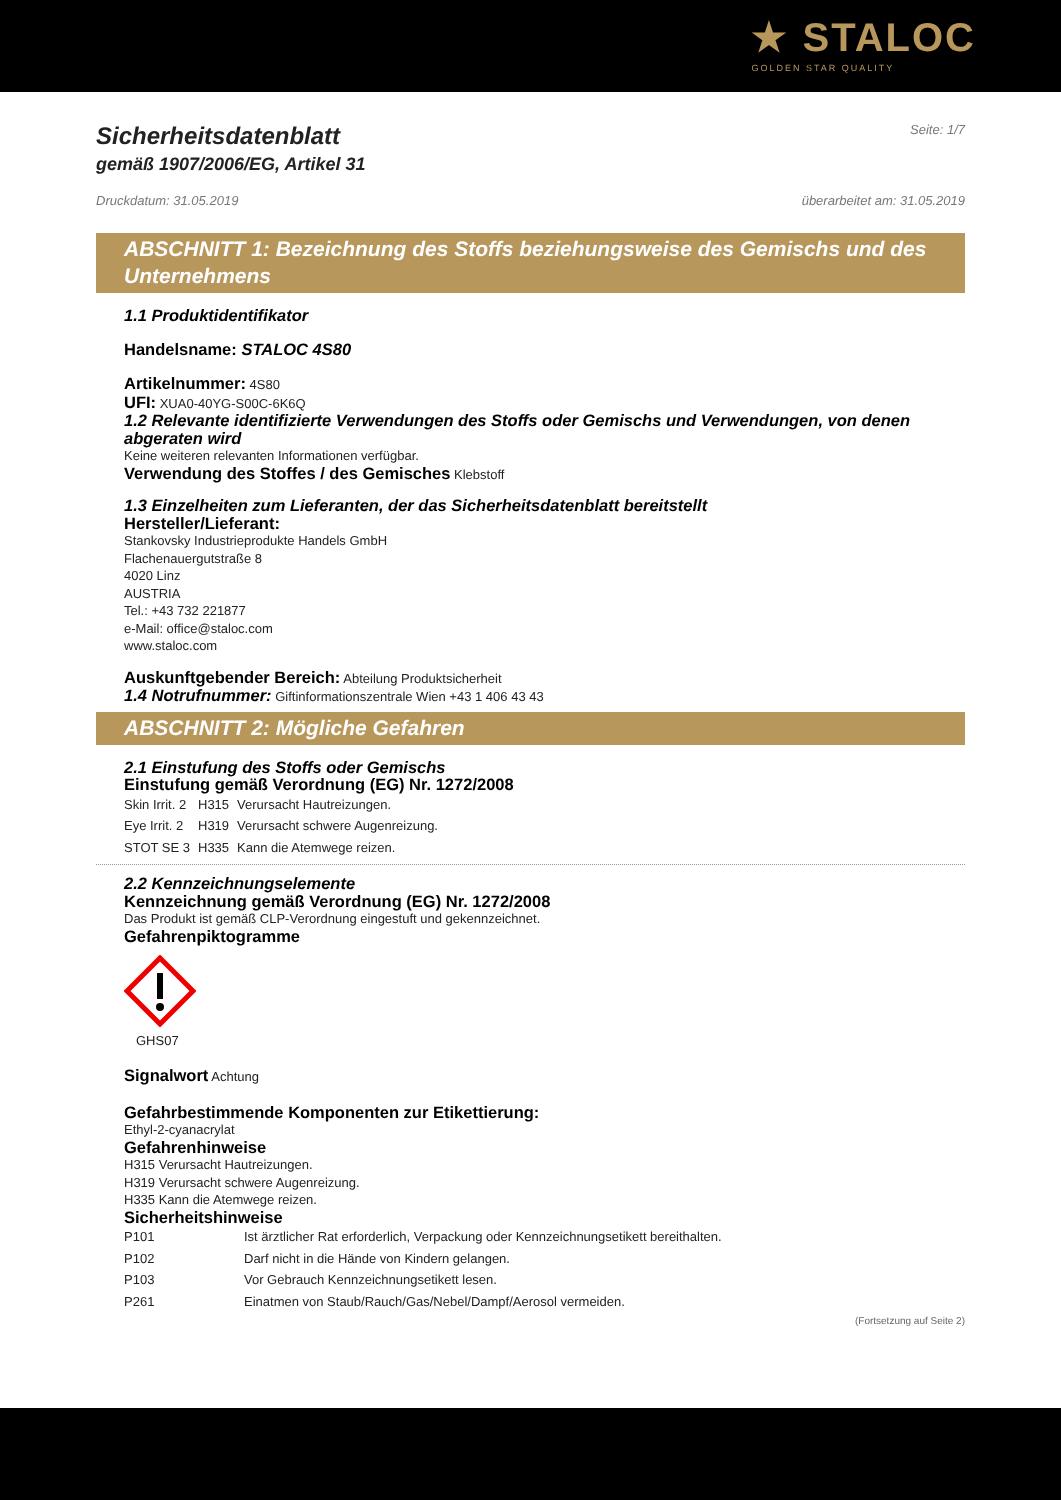★ STALOC
GOLDEN STAR QUALITY
Sicherheitsdatenblatt
gemäß 1907/2006/EG, Artikel 31
Seite: 1/7
Druckdatum: 31.05.2019 überarbeitet am: 31.05.2019
ABSCHNITT 1: Bezeichnung des Stoffs beziehungsweise des Gemischs und des Unternehmens
1.1 Produktidentifikator
Handelsname: STALOC 4S80
Artikelnummer: 4S80
UFI: XUA0-40YG-S00C-6K6Q
1.2 Relevante identifizierte Verwendungen des Stoffs oder Gemischs und Verwendungen, von denen abgeraten wird
Keine weiteren relevanten Informationen verfügbar.
Verwendung des Stoffes / des Gemisches Klebstoff
1.3 Einzelheiten zum Lieferanten, der das Sicherheitsdatenblatt bereitstellt
Hersteller/Lieferant:
Stankovsky Industrieprodukte Handels GmbH
Flachenauergutstraße 8
4020 Linz
AUSTRIA
Tel.: +43 732 221877
e-Mail: office@staloc.com
www.staloc.com
Auskunftgebender Bereich: Abteilung Produktsicherheit
1.4 Notrufnummer: Giftinformationszentrale Wien +43 1 406 43 43
ABSCHNITT 2: Mögliche Gefahren
2.1 Einstufung des Stoffs oder Gemischs
Einstufung gemäß Verordnung (EG) Nr. 1272/2008
| Skin Irrit. 2 | H315 | Verursacht Hautreizungen. |
| Eye Irrit. 2 | H319 | Verursacht schwere Augenreizung. |
| STOT SE 3 | H335 | Kann die Atemwege reizen. |
2.2 Kennzeichnungselemente
Kennzeichnung gemäß Verordnung (EG) Nr. 1272/2008
Das Produkt ist gemäß CLP-Verordnung eingestuft und gekennzeichnet.
Gefahrenpiktogramme
GHS07
Signalwort Achtung
Gefahrbestimmende Komponenten zur Etikettierung:
Ethyl-2-cyanacrylat
Gefahrenhinweise
H315 Verursacht Hautreizungen.
H319 Verursacht schwere Augenreizung.
H335 Kann die Atemwege reizen.
Sicherheitshinweise
| P101 | Ist ärztlicher Rat erforderlich, Verpackung oder Kennzeichnungsetikett bereithalten. |
| P102 | Darf nicht in die Hände von Kindern gelangen. |
| P103 | Vor Gebrauch Kennzeichnungsetikett lesen. |
| P261 | Einatmen von Staub/Rauch/Gas/Nebel/Dampf/Aerosol vermeiden. |
(Fortsetzung auf Seite 2)